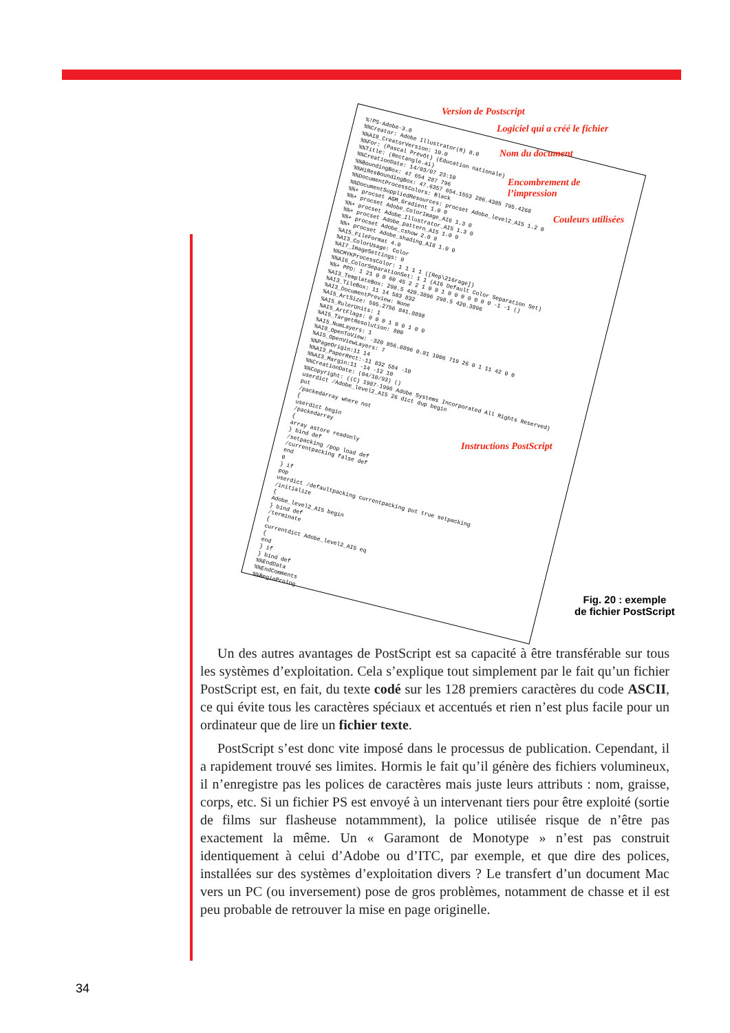%!PS-Adobe-3.0
%%Creator: Adobe Illustrator(R) 8.0
%%AI8_CreatorVersion: 10.0
%%For: (Pascal Prévôt) (Education nationale)
%%Title: (Rectangle.ai)
%%CreationDate: 14/03/07 23:10
%%BoundingBox: 47 654 287 796
%%HiResBoundingBox: 47.6357 654.1553 286.4385 795.4268
%%DocumentProcessColors: Black
%%DocumentSuppliedResources: procset Adobe_level2_AI5 1.2 0
%%+ procset AGM_Gradient 1.0 0
%%+ procset Adobe_ColorImage_AI6 1.3 0
%%+ procset Adobe_Illustrator_AI5 1.3 0
%%+ procset Adobe_pattern_AI5 1.0 0
%%+ procset Adobe_cshow 2.0 8
%%+ procset Adobe_shading_AI8 1.0 0
%AI5_FileFormat 4.0
%AI3_ColorUsage: Color
%AI7_ImageSettings: 0
%%CMYKProcessColor: 1 1 1 1 ([Rep\216rage])
%%AI6_ColorSeparationSet: 1 1 (AI6 Default Color Separation Set)
%%+ PPD: 1 21 0 0 60 45 2 2 1 0 0 1 0 0 0 0 0 0 0 -1 -1 ()
%AI3_TemplateBox: 298.5 420.3896 298.5 420.3896
%AI3_TileBox: 11 14 583 832
%AI3_DocumentPreview: None
%AI5_ArtSize: 595.2756 841.8898
%AI5_RulerUnits: 1
%AI5_ArtFlags: 0 0 0 1 0 0 1 0 0
%AI5_TargetResolution: 800
%AI5_NumLayers: 1
%AI8_OpenToView: -320 856.8896 0.81 1006 719 26 0 1 11 42 0 0
%AI5_OpenViewLayers: 7
%%PageOrigin:11 14
%%AI3_PaperRect:-11 832 584 -10
%%AI3_Margin:11 -14 -12 10
%%CreationDate: (04/10/93) ()
%%Copyright: ((C) 1987-1996 Adobe Systems Incorporated All Rights Reserved)
userdict /Adobe_level2_AI5 26 dict dup begin
put
/packedarray where not
{
userdict begin
/packedarray
{
array astore readonly
} bind def
/setpacking /pop load def
/currentpacking false def
end
0
} if
pop
userdict /defaultpacking currentpacking put true setpacking
/initialize
{
Adobe_level2_AI5 begin
} bind def
/terminate
{
currentdict Adobe_level2_AI5 eq
{
end
} if
} bind def
%%EndData
%%EndComments
%%BeginProlog
Version de Postscript
Logiciel qui a créé le fichier
Nom du document
Encombrement de l’impression
Couleurs utilisées
Instructions PostScript
Fig. 20 : exemple
de fichier PostScript
Un des autres avantages de PostScript est sa capacité à être transférable sur tous les systèmes d’exploitation. Cela s’explique tout simplement par le fait qu’un fichier PostScript est, en fait, du texte codé sur les 128 premiers caractères du code ASCII, ce qui évite tous les caractères spéciaux et accentués et rien n’est plus facile pour un ordinateur que de lire un fichier texte.
PostScript s’est donc vite imposé dans le processus de publication. Cependant, il a rapidement trouvé ses limites. Hormis le fait qu’il génère des fichiers volumineux, il n’enregistre pas les polices de caractères mais juste leurs attributs : nom, graisse, corps, etc. Si un fichier PS est envoyé à un intervenant tiers pour être exploité (sortie de films sur flasheuse notammment), la police utilisée risque de n’être pas exactement la même. Un « Garamont de Monotype » n’est pas construit identiquement à celui d’Adobe ou d’ITC, par exemple, et que dire des polices, installées sur des systèmes d’exploitation divers ? Le transfert d’un document Mac vers un PC (ou inversement) pose de gros problèmes, notamment de chasse et il est peu probable de retrouver la mise en page originelle.
34